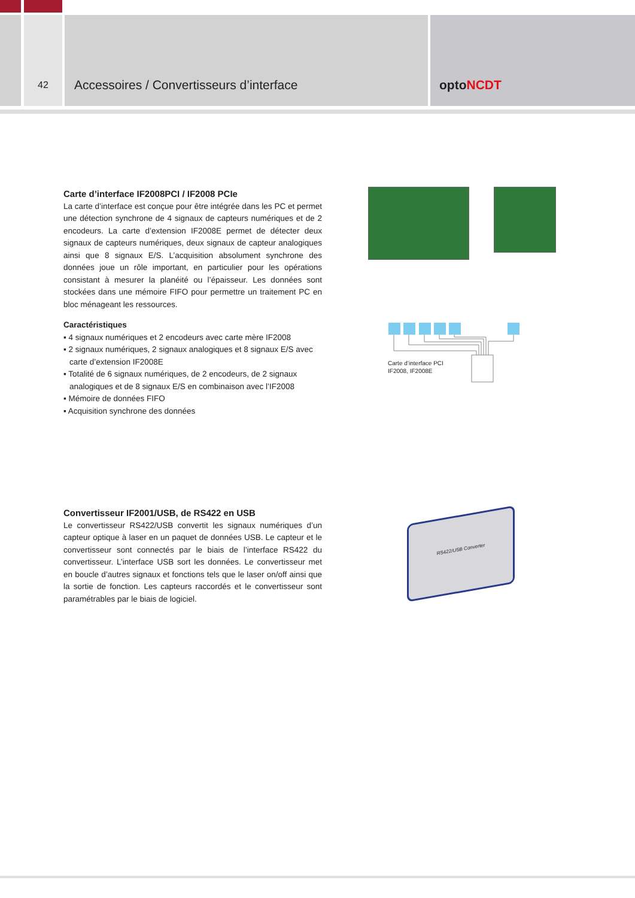42
Accessoires / Convertisseurs d’interface optoNCDT
Carte d’interface IF2008PCI / IF2008 PCIe
La carte d’interface est conçue pour être intégrée dans les PC et permet une détection synchrone de 4 signaux de capteurs numériques et de 2 encodeurs. La carte d’extension IF2008E permet de détecter deux signaux de capteurs numériques, deux signaux de capteur analogiques ainsi que 8 signaux E/S. L’acquisition absolument synchrone des données joue un rôle important, en particulier pour les opérations consistant à mesurer la planéité ou l’épaisseur. Les données sont stockées dans une mémoire FIFO pour permettre un traitement PC en bloc ménageant les ressources.
Caractéristiques
▪ 4 signaux numériques et 2 encodeurs avec carte mère IF2008
▪ 2 signaux numériques, 2 signaux analogiques et 8 signaux E/S avec carte d’extension IF2008E
▪ Totalité de 6 signaux numériques, de 2 encodeurs, de 2 signaux analogiques et de 8 signaux E/S en combinaison avec l’IF2008
▪ Mémoire de données FIFO
▪ Acquisition synchrone des données
Carte d’interface PCI
IF2008, IF2008E
Convertisseur IF2001/USB, de RS422 en USB
Le convertisseur RS422/USB convertit les signaux numériques d’un capteur optique à laser en un paquet de données USB. Le capteur et le convertisseur sont connectés par le biais de l’interface RS422 du convertisseur. L’interface USB sort les données. Le convertisseur met en boucle d’autres signaux et fonctions tels que le laser on/off ainsi que la sortie de fonction. Les capteurs raccordés et le convertisseur sont paramétrables par le biais de logiciel.
RS422/USB Converter